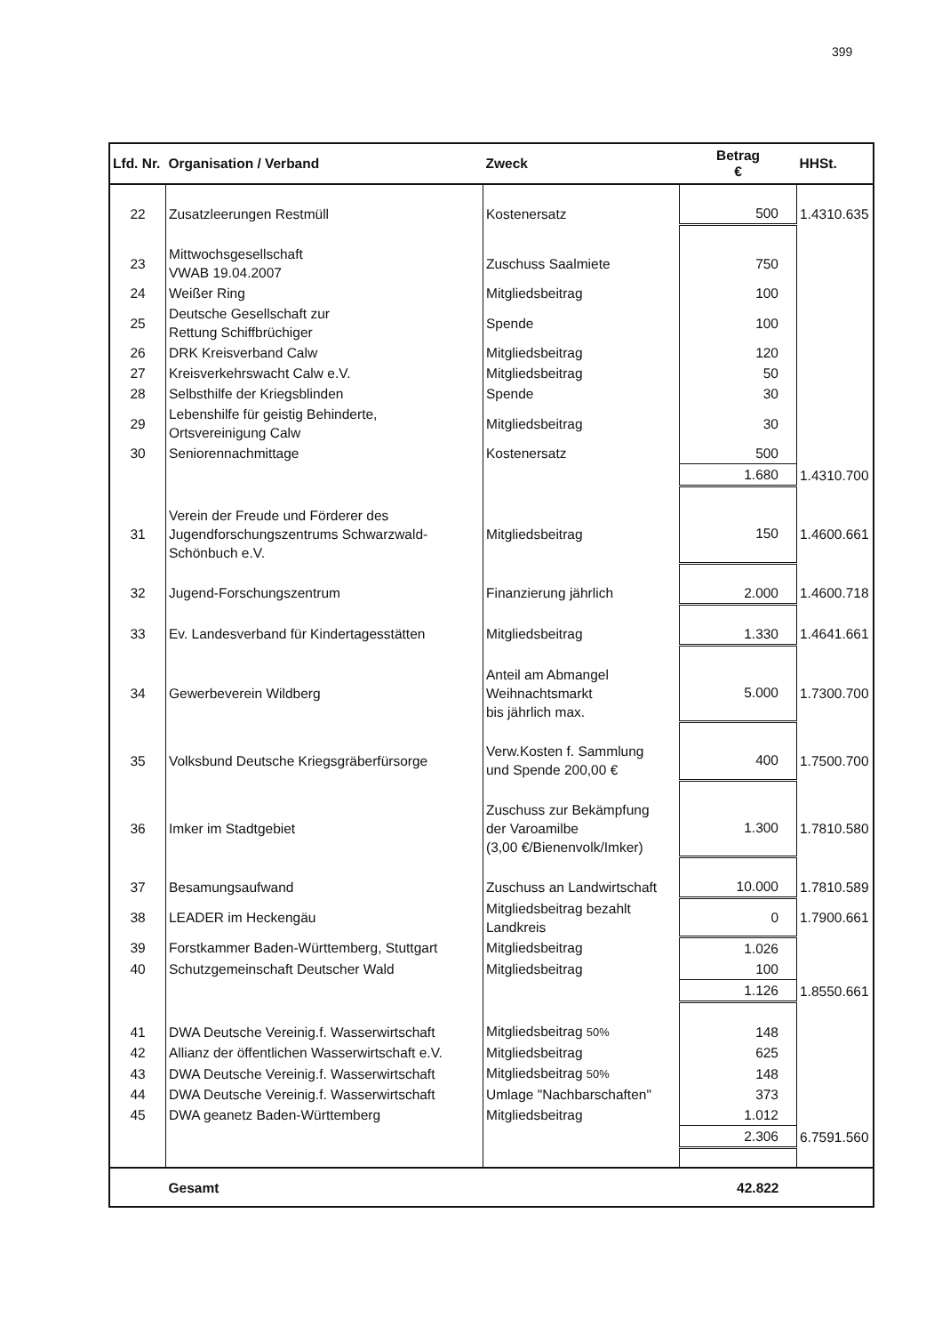399
| Lfd. Nr. | Organisation / Verband | Zweck | Betrag € | HHSt. |
| --- | --- | --- | --- | --- |
| 22 | Zusatzleerungen Restmüll | Kostenersatz | 500 | 1.4310.635 |
| 23 | Mittwochsgesellschaft VWAB 19.04.2007 | Zuschuss Saalmiete | 750 | |
| 24 | Weißer Ring | Mitgliedsbeitrag | 100 | |
| 25 | Deutsche Gesellschaft zur Rettung Schiffbrüchiger | Spende | 100 | |
| 26 | DRK Kreisverband Calw | Mitgliedsbeitrag | 120 | |
| 27 | Kreisverkehrswacht Calw e.V. | Mitgliedsbeitrag | 50 | |
| 28 | Selbsthilfe der Kriegsblinden | Spende | 30 | |
| 29 | Lebenshilfe für geistig Behinderte, Ortsvereinigung Calw | Mitgliedsbeitrag | 30 | |
| 30 | Seniorennachmittage | Kostenersatz | 500 | |
| | | | 1.680 | 1.4310.700 |
| 31 | Verein der Freude und Förderer des Jugendforschungszentrums Schwarzwald- Schönbuch e.V. | Mitgliedsbeitrag | 150 | 1.4600.661 |
| 32 | Jugend-Forschungszentrum | Finanzierung jährlich | 2.000 | 1.4600.718 |
| 33 | Ev. Landesverband für Kindertagesstätten | Mitgliedsbeitrag | 1.330 | 1.4641.661 |
| 34 | Gewerbeverein Wildberg | Anteil am Abmangel Weihnachtsmarkt bis jährlich max. | 5.000 | 1.7300.700 |
| 35 | Volksbund Deutsche Kriegsgräberfürsorge | Verw.Kosten f. Sammlung und Spende 200,00 € | 400 | 1.7500.700 |
| 36 | Imker im Stadtgebiet | Zuschuss zur Bekämpfung der Varoamilbe (3,00 €/Bienenvolk/Imker) | 1.300 | 1.7810.580 |
| 37 | Besamungsaufwand | Zuschuss an Landwirtschaft | 10.000 | 1.7810.589 |
| 38 | LEADER im Heckengäu | Mitgliedsbeitrag bezahlt Landkreis | 0 | 1.7900.661 |
| 39 | Forstkammer Baden-Württemberg, Stuttgart | Mitgliedsbeitrag | 1.026 | |
| 40 | Schutzgemeinschaft Deutscher Wald | Mitgliedsbeitrag | 100 | |
| | | | 1.126 | 1.8550.661 |
| 41 | DWA Deutsche Vereinig.f. Wasserwirtschaft | Mitgliedsbeitrag 50% | 148 | |
| 42 | Allianz der öffentlichen Wasserwirtschaft e.V. | Mitgliedsbeitrag | 625 | |
| 43 | DWA Deutsche Vereinig.f. Wasserwirtschaft | Mitgliedsbeitrag 50% | 148 | |
| 44 | DWA Deutsche Vereinig.f. Wasserwirtschaft | Umlage "Nachbarschaften" | 373 | |
| 45 | DWA geanetz Baden-Württemberg | Mitgliedsbeitrag | 1.012 | |
| | | | 2.306 | 6.7591.560 |
| | Gesamt | | 42.822 | |